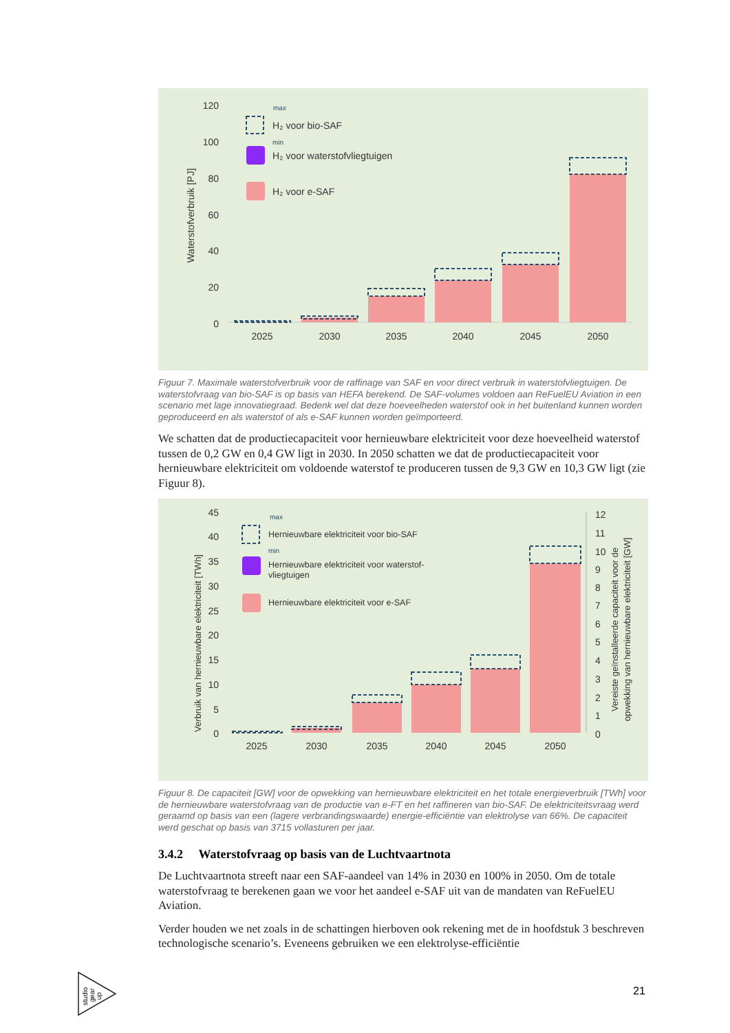120
100
80
60
40
20
0
Waterstofverbruik [PJ]
2025
2030
2035
2040
2045
2050
max
min
H₂ voor bio-SAF
H₂ voor waterstofvliegtuigen
H₂ voor e-SAF
Figuur 7. Maximale waterstofverbruik voor de raffinage van SAF en voor direct verbruik in waterstofvliegtuigen. De waterstofvraag van bio-SAF is op basis van HEFA berekend. De SAF-volumes voldoen aan ReFuelEU Aviation in een scenario met lage innovatiegraad. Bedenk wel dat deze hoeveelheden waterstof ook in het buitenland kunnen worden geproduceerd en als waterstof of als e-SAF kunnen worden geïmporteerd.
We schatten dat de productiecapaciteit voor hernieuwbare elektriciteit voor deze hoeveelheid waterstof tussen de 0,2 GW en 0,4 GW ligt in 2030. In 2050 schatten we dat de productiecapaciteit voor hernieuwbare elektriciteit om voldoende waterstof te produceren tussen de 9,3 GW en 10,3 GW ligt (zie Figuur 8).
45
40
35
30
25
20
15
10
5
0
12
11
10
9
8
7
6
5
4
3
2
1
0
Verbruik van hernieuwbare elektriciteit [TWh]
Vereiste geïnstalleerde capaciteit voor de
opwekking van hernieuwbare elektriciteit [GW]
2025
2030
2035
2040
2045
2050
max
min
Hernieuwbare elektriciteit voor bio-SAF
Hernieuwbare elektriciteit voor waterstof-
vliegtuigen
Hernieuwbare elektriciteit voor e-SAF
Figuur 8. De capaciteit [GW] voor de opwekking van hernieuwbare elektriciteit en het totale energieverbruik [TWh] voor de hernieuwbare waterstofvraag van de productie van e-FT en het raffineren van bio-SAF. De elektriciteitsvraag werd geraamd op basis van een (lagere verbrandingswaarde) energie-efficiëntie van elektrolyse van 66%. De capaciteit werd geschat op basis van 3715 vollasturen per jaar.
3.4.2 Waterstofvraag op basis van de Luchtvaartnota
De Luchtvaartnota streeft naar een SAF-aandeel van 14% in 2030 en 100% in 2050. Om de totale waterstofvraag te berekenen gaan we voor het aandeel e-SAF uit van de mandaten van ReFuelEU Aviation.
Verder houden we net zoals in de schattingen hierboven ook rekening met de in hoofdstuk 3 beschreven technologische scenario’s. Eveneens gebruiken we een elektrolyse-efficiëntie
studio
gear
up
21